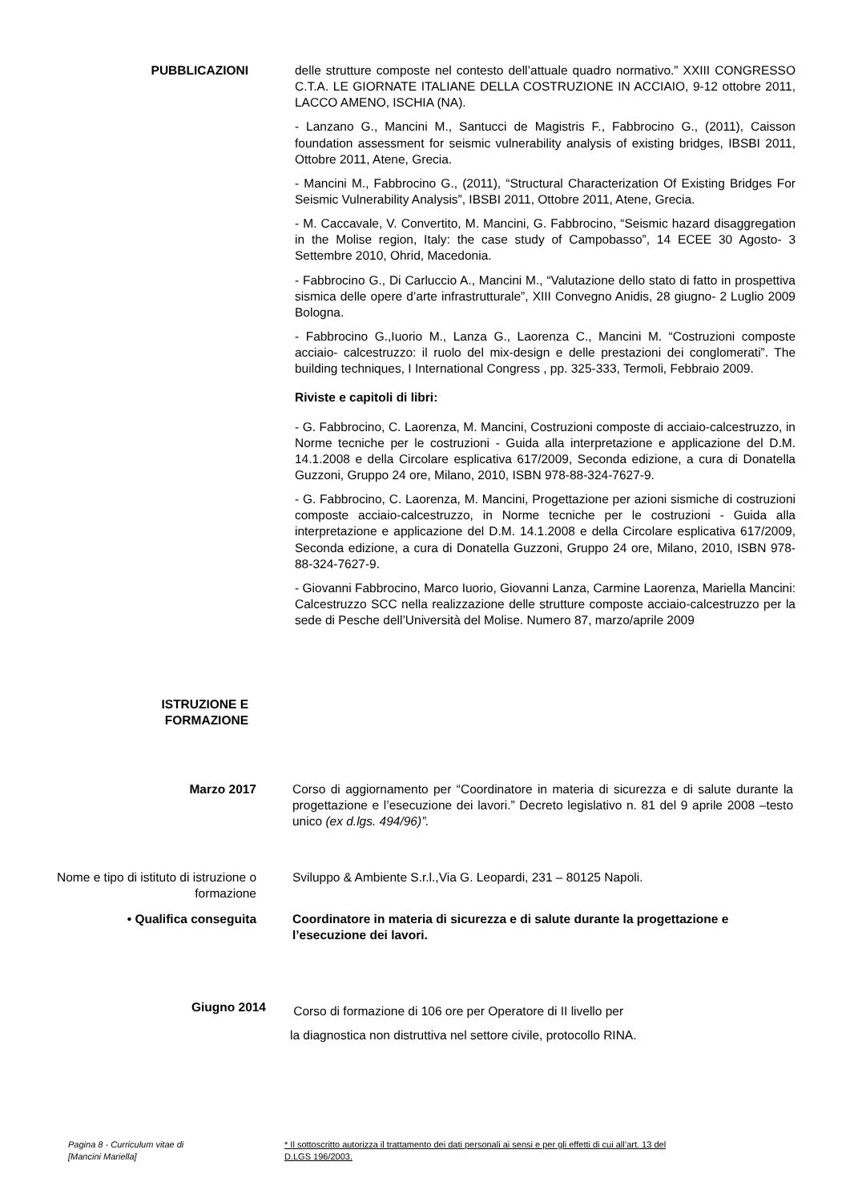PUBBLICAZIONI delle strutture composte nel contesto dell’attuale quadro normativo.” XXIII CONGRESSO C.T.A. LE GIORNATE ITALIANE DELLA COSTRUZIONE IN ACCIAIO, 9-12 ottobre 2011, LACCO AMENO, ISCHIA (NA).
- Lanzano G., Mancini M., Santucci de Magistris F., Fabbrocino G., (2011), Caisson foundation assessment for seismic vulnerability analysis of existing bridges, IBSBI 2011, Ottobre 2011, Atene, Grecia.
- Mancini M., Fabbrocino G., (2011), “Structural Characterization Of Existing Bridges For Seismic Vulnerability Analysis”, IBSBI 2011, Ottobre 2011, Atene, Grecia.
- M. Caccavale, V. Convertito, M. Mancini, G. Fabbrocino, “Seismic hazard disaggregation in the Molise region, Italy: the case study of Campobasso”, 14 ECEE 30 Agosto- 3 Settembre 2010, Ohrid, Macedonia.
- Fabbrocino G., Di Carluccio A., Mancini M., “Valutazione dello stato di fatto in prospettiva sismica delle opere d’arte infrastrutturale”, XIII Convegno Anidis, 28 giugno- 2 Luglio 2009 Bologna.
- Fabbrocino G.,Iuorio M., Lanza G., Laorenza C., Mancini M. “Costruzioni composte acciaio- calcestruzzo: il ruolo del mix-design e delle prestazioni dei conglomerati”. The building techniques, I International Congress , pp. 325-333, Termoli, Febbraio 2009.
Riviste e capitoli di libri:
- G. Fabbrocino, C. Laorenza, M. Mancini, Costruzioni composte di acciaio-calcestruzzo, in Norme tecniche per le costruzioni - Guida alla interpretazione e applicazione del D.M. 14.1.2008 e della Circolare esplicativa 617/2009, Seconda edizione, a cura di Donatella Guzzoni, Gruppo 24 ore, Milano, 2010, ISBN 978-88-324-7627-9.
- G. Fabbrocino, C. Laorenza, M. Mancini, Progettazione per azioni sismiche di costruzioni composte acciaio-calcestruzzo, in Norme tecniche per le costruzioni - Guida alla interpretazione e applicazione del D.M. 14.1.2008 e della Circolare esplicativa 617/2009, Seconda edizione, a cura di Donatella Guzzoni, Gruppo 24 ore, Milano, 2010, ISBN 978-88-324-7627-9.
- Giovanni Fabbrocino, Marco Iuorio, Giovanni Lanza, Carmine Laorenza, Mariella Mancini: Calcestruzzo SCC nella realizzazione delle strutture composte acciaio-calcestruzzo per la sede di Pesche dell’Università del Molise. Numero 87, marzo/aprile 2009
ISTRUZIONE E
FORMAZIONE
Marzo 2017 Corso di aggiornamento per “Coordinatore in materia di sicurezza e di salute durante la progettazione e l’esecuzione dei lavori.” Decreto legislativo n. 81 del 9 aprile 2008 –testo unico (ex d.lgs. 494/96)”.
Nome e tipo di istituto di istruzione o formazione
Sviluppo & Ambiente S.r.l.,Via G. Leopardi, 231 – 80125 Napoli.
• Qualifica conseguita Coordinatore in materia di sicurezza e di salute durante la progettazione e l’esecuzione dei lavori.
Giugno 2014
Corso di formazione di 106 ore per Operatore di II livello per
la diagnostica non distruttiva nel settore civile, protocollo RINA.
Pagina 8 - Curriculum vitae di
[Mancini Mariella]
* Il sottoscritto autorizza il trattamento dei dati personali ai sensi e per gli effetti di cui all’art. 13 del
D.LGS 196/2003.